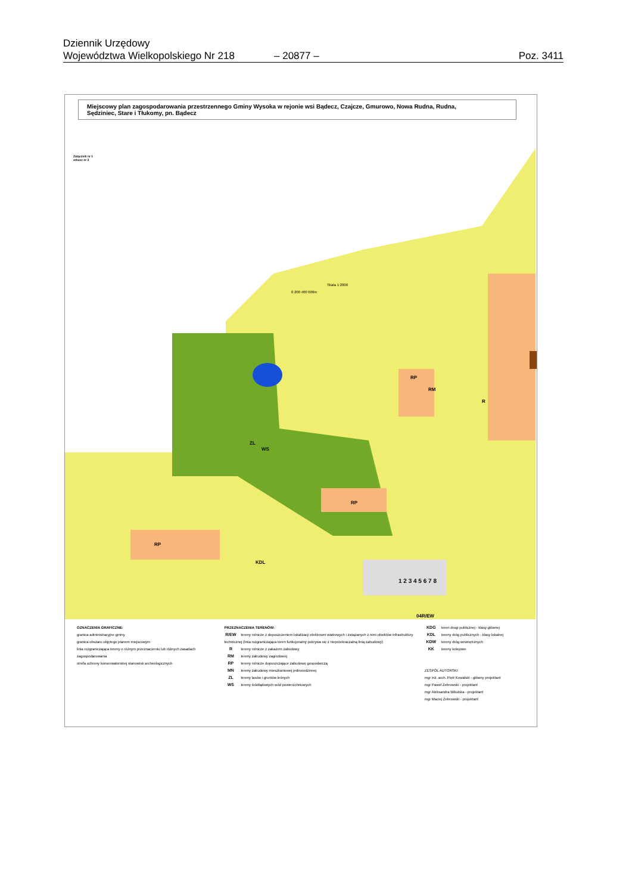Dziennik Urzędowy
Województwa Wielkopolskiego Nr 218 – 20877 – Poz. 3411
Miejscowy plan zagospodarowania przestrzennego Gminy Wysoka w rejonie wsi Bądecz, Czajcze, Gmurowo, Nowa Rudna, Rudna,
Sędziniec, Stare i Tłukomy, pn. Bądecz
Załącznik nr 1
arkusz nr 3
Skala 1:2000
0 200 400 600m
ZL
WS
RP
RM
RP
RP
R
04R/EW
KDL
1 2 3 4 5 6 7 8
OZNACZENIA GRAFICZNE:
granica administracyjne gminy
granica obszaru objętego planem miejscowym
linia rozgraniczająca tereny o różnym przeznaczeniu lub różnych zasadach zagospodarowania
strefa ochrony konserwatorskiej stanowisk archeologicznych
PRZEZNACZENIA TERENÓW:
R/EW tereny rolnicze z dopuszczeniem lokalizacji elektrowni wiatrowych i związanych z nimi obiektów infrastruktury technicznej (linia rozgraniczająca teren funkcjonalny pokrywa się z nieprzekraczalną linią zabudowy)
Rtereny rolnicze z zakazem zabudowy
RM tereny zabudowy zagrodowej
RP tereny rolnicze dopuszczające zabudowę gospodarczą
MN tereny zabudowy mieszkaniowej jednorodzinnej
ZL tereny lasów i gruntów leśnych
WS tereny śródlądowych wód powierzchniowych
KDG teren drogi publicznej - klasy głównej
KDL tereny dróg publicznych - klasy lokalnej
KDW tereny dróg wewnętrznych
KK tereny kolejowe
ZESPÓŁ AUTORSKI:
mgr inż. arch. Piotr Kowalski - główny projektant
mgr Paweł Żebrowski - projektant
mgr Aleksandra Mikulska - projektant
mgr Maciej Żebrowski - projektant